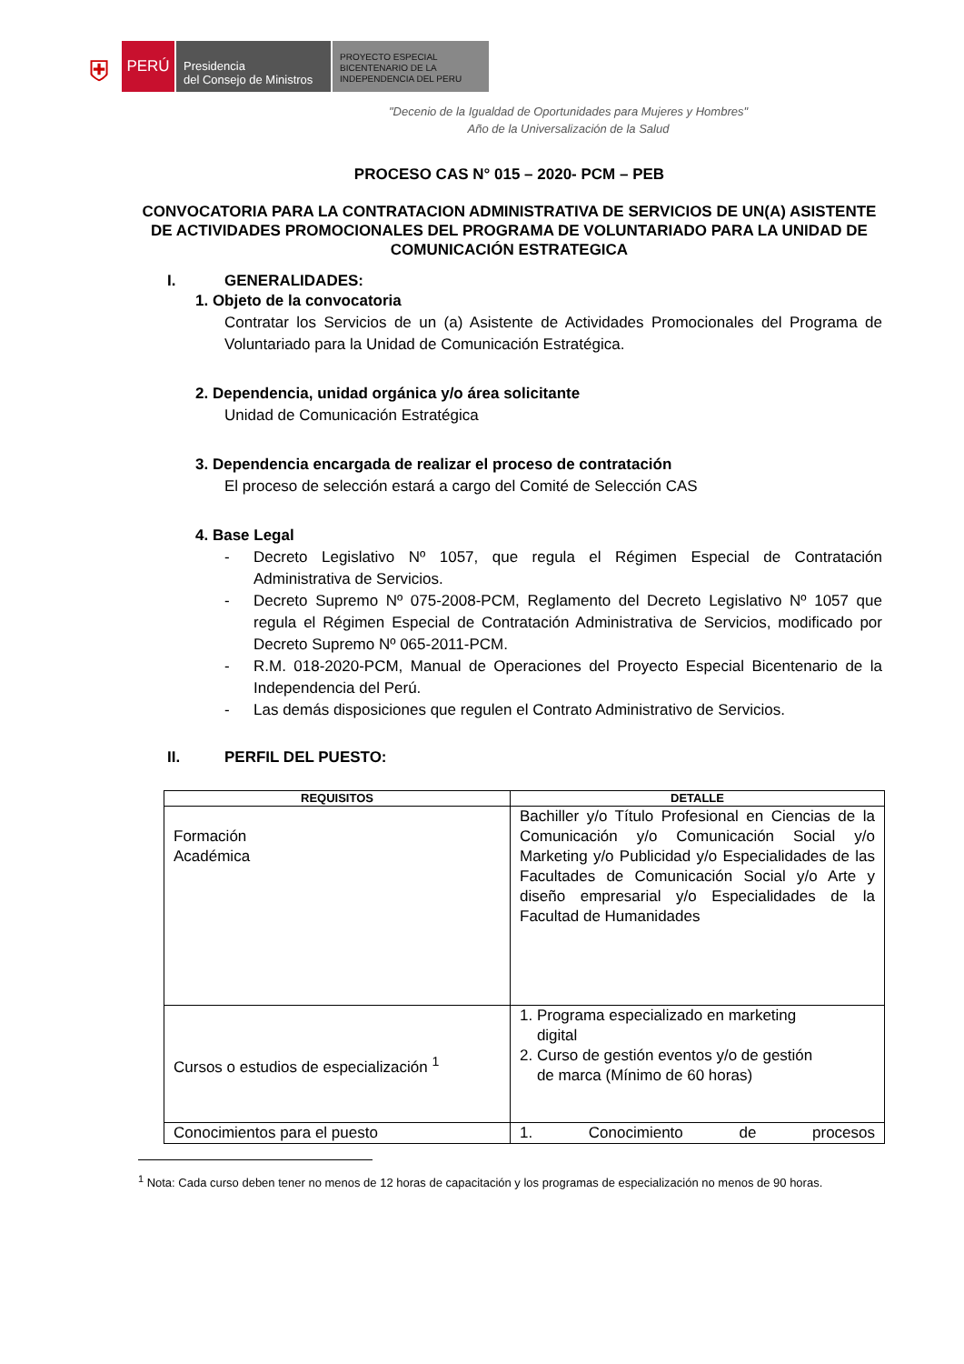⛨
PERÚ
Presidencia
del Consejo de Ministros
PROYECTO ESPECIAL
BICENTENARIO DE LA
INDEPENDENCIA DEL PERU
"Decenio de la Igualdad de Oportunidades para Mujeres y Hombres"
Año de la Universalización de la Salud
PROCESO CAS N° 015 – 2020- PCM – PEB
CONVOCATORIA PARA LA CONTRATACION ADMINISTRATIVA DE SERVICIOS DE UN(A) ASISTENTE DE ACTIVIDADES PROMOCIONALES DEL PROGRAMA DE VOLUNTARIADO PARA LA UNIDAD DE COMUNICACIÓN ESTRATEGICA
I. GENERALIDADES:
1. Objeto de la convocatoria
Contratar los Servicios de un (a) Asistente de Actividades Promocionales del Programa de Voluntariado para la Unidad de Comunicación Estratégica.
2. Dependencia, unidad orgánica y/o área solicitante
Unidad de Comunicación Estratégica
3. Dependencia encargada de realizar el proceso de contratación
El proceso de selección estará a cargo del Comité de Selección CAS
4. Base Legal
- Decreto Legislativo Nº 1057, que regula el Régimen Especial de Contratación Administrativa de Servicios.
- Decreto Supremo Nº 075-2008-PCM, Reglamento del Decreto Legislativo Nº 1057 que regula el Régimen Especial de Contratación Administrativa de Servicios, modificado por Decreto Supremo Nº 065-2011-PCM.
- R.M. 018-2020-PCM, Manual de Operaciones del Proyecto Especial Bicentenario de la Independencia del Perú.
- Las demás disposiciones que regulen el Contrato Administrativo de Servicios.
II. PERFIL DEL PUESTO:
| REQUISITOS | DETALLE |
| --- | --- |
| Formación Académica | Bachiller y/o Título Profesional en Ciencias de la Comunicación y/o Comunicación Social y/o Marketing y/o Publicidad y/o Especialidades de las Facultades de Comunicación Social y/o Arte y diseño empresarial y/o Especialidades de la Facultad de Humanidades |
| Cursos o estudios de especialización <sup>1</sup> | 1. Programa especializado en marketing digital 2. Curso de gestión eventos y/o de gestión de marca (Mínimo de 60 horas) |
| Conocimientos para el puesto | 1. Conocimiento de procesos |
<sup>1</sup> Nota: Cada curso deben tener no menos de 12 horas de capacitación y los programas de especialización no menos de 90 horas.